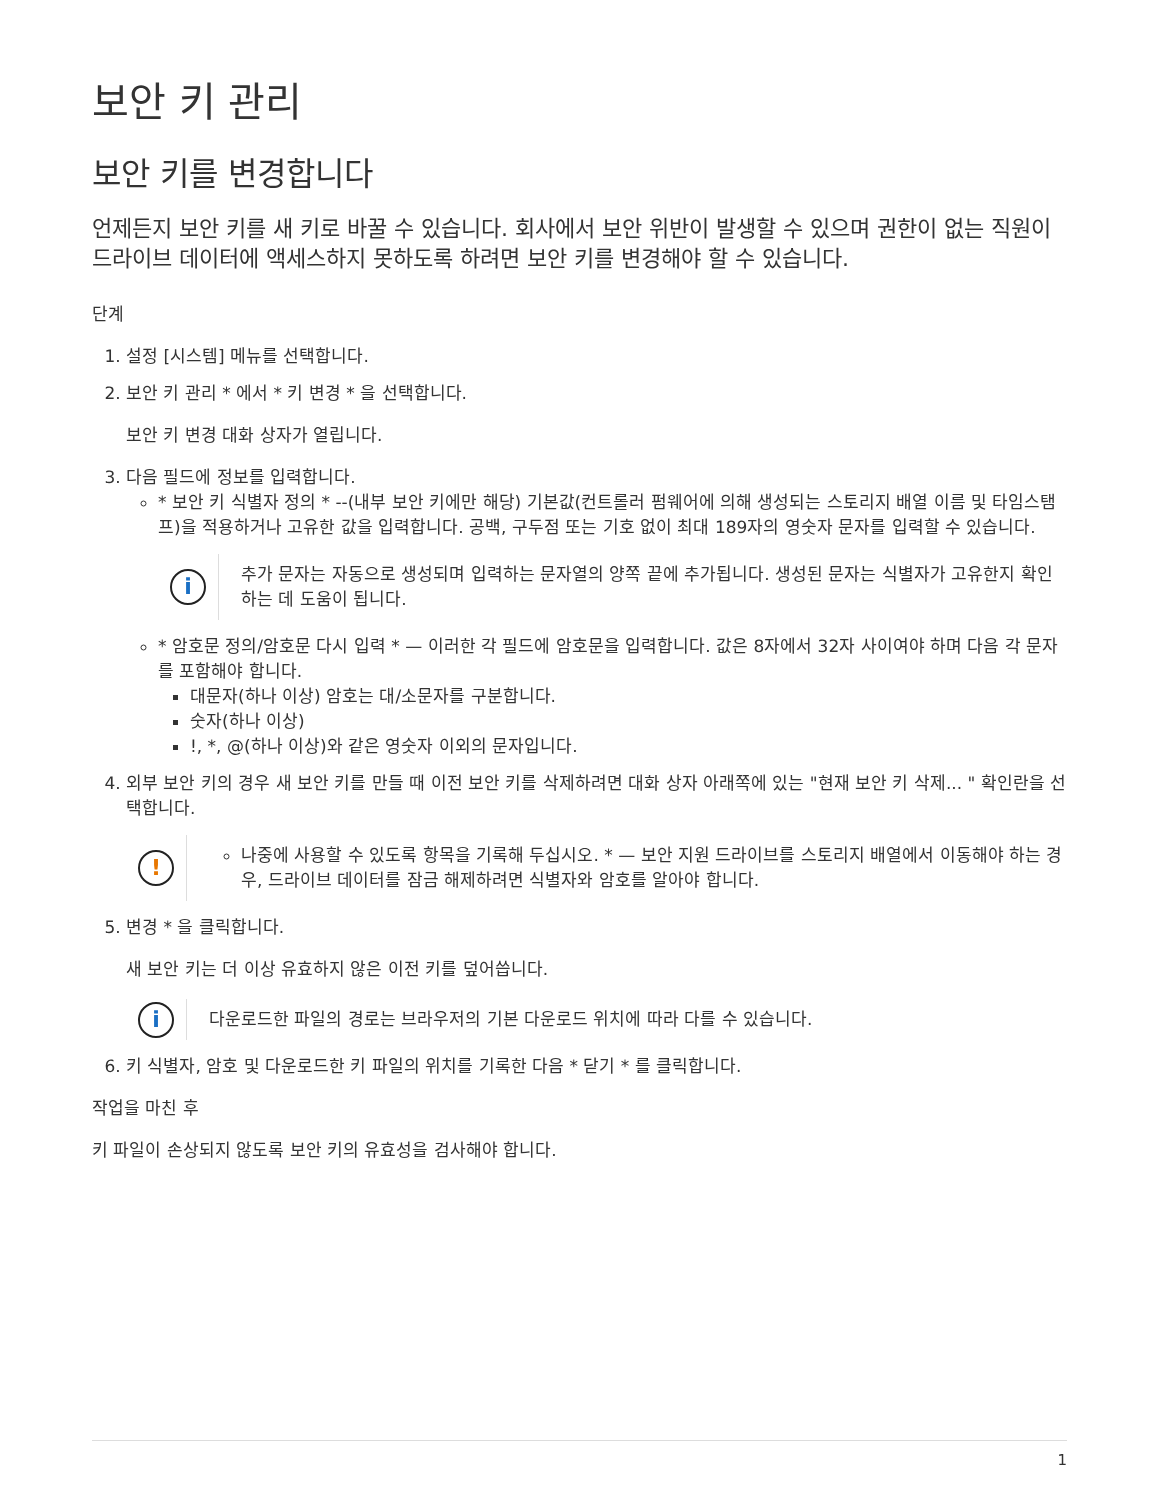보안 키 관리
보안 키를 변경합니다
언제든지 보안 키를 새 키로 바꿀 수 있습니다. 회사에서 보안 위반이 발생할 수 있으며 권한이 없는 직원이 드라이브 데이터에 액세스하지 못하도록 하려면 보안 키를 변경해야 할 수 있습니다.
단계
1. 설정 [시스템] 메뉴를 선택합니다.
2. 보안 키 관리 * 에서 * 키 변경 * 을 선택합니다.
보안 키 변경 대화 상자가 열립니다.
3. 다음 필드에 정보를 입력합니다.
* 보안 키 식별자 정의 * --(내부 보안 키에만 해당) 기본값(컨트롤러 펌웨어에 의해 생성되는 스토리지 배열 이름 및 타임스탬프)을 적용하거나 고유한 값을 입력합니다. 공백, 구두점 또는 기호 없이 최대 189자의 영숫자 문자를 입력할 수 있습니다.
i
추가 문자는 자동으로 생성되며 입력하는 문자열의 양쪽 끝에 추가됩니다. 생성된 문자는 식별자가 고유한지 확인하는 데 도움이 됩니다.
* 암호문 정의/암호문 다시 입력 * — 이러한 각 필드에 암호문을 입력합니다. 값은 8자에서 32자 사이여야 하며 다음 각 문자를 포함해야 합니다.
대문자(하나 이상) 암호는 대/소문자를 구분합니다.
숫자(하나 이상)
!, *, @(하나 이상)와 같은 영숫자 이외의 문자입니다.
4. 외부 보안 키의 경우 새 보안 키를 만들 때 이전 보안 키를 삭제하려면 대화 상자 아래쪽에 있는 "현재 보안 키 삭제... " 확인란을 선택합니다.
!
나중에 사용할 수 있도록 항목을 기록해 두십시오. * — 보안 지원 드라이브를 스토리지 배열에서 이동해야 하는 경우, 드라이브 데이터를 잠금 해제하려면 식별자와 암호를 알아야 합니다.
5. 변경 * 을 클릭합니다.
새 보안 키는 더 이상 유효하지 않은 이전 키를 덮어씁니다.
i
다운로드한 파일의 경로는 브라우저의 기본 다운로드 위치에 따라 다를 수 있습니다.
6. 키 식별자, 암호 및 다운로드한 키 파일의 위치를 기록한 다음 * 닫기 * 를 클릭합니다.
작업을 마친 후
키 파일이 손상되지 않도록 보안 키의 유효성을 검사해야 합니다.
1